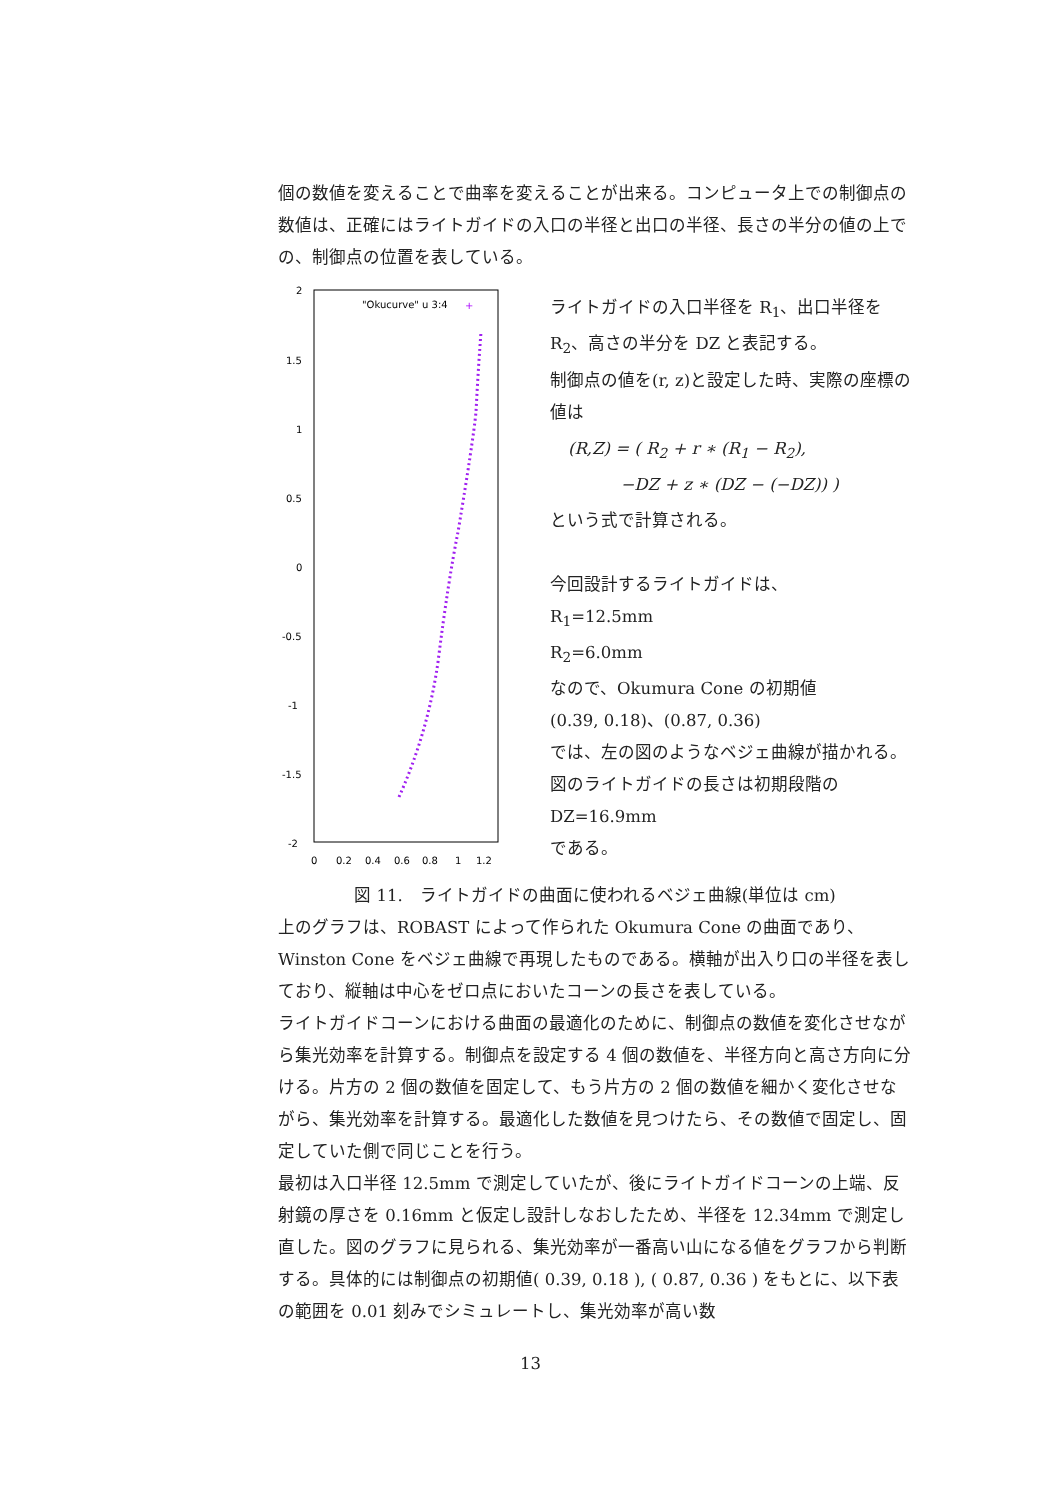個の数値を変えることで曲率を変えることが出来る。コンピュータ上での制御点の数値は、正確にはライトガイドの入口の半径と出口の半径、長さの半分の値の上での、制御点の位置を表している。
2
1.5
1
0.5
0
-0.5
-1
-1.5
-2
0
0.2
0.4
0.6
0.8
1
1.2
"Okucurve" u 3:4
+
ライトガイドの入口半径を R<sub>1</sub>、出口半径を R<sub>2</sub>、高さの半分を DZ と表記する。
制御点の値を(r, z)と設定した時、実際の座標の値は
(R,Z) = ( R<sub>2</sub> + r ∗ (R<sub>1</sub> − R<sub>2</sub>),
−DZ + z ∗ (DZ − (−DZ)) )
という式で計算される。
今回設計するライトガイドは、
R<sub>1</sub>=12.5mm
R<sub>2</sub>=6.0mm
なので、Okumura Cone の初期値
(0.39, 0.18)、(0.87, 0.36)
では、左の図のようなベジェ曲線が描かれる。図のライトガイドの長さは初期段階の
DZ=16.9mm
である。
図 11.　ライトガイドの曲面に使われるベジェ曲線(単位は cm)
上のグラフは、ROBAST によって作られた Okumura Cone の曲面であり、Winston Cone をベジェ曲線で再現したものである。横軸が出入り口の半径を表しており、縦軸は中心をゼロ点においたコーンの長さを表している。
ライトガイドコーンにおける曲面の最適化のために、制御点の数値を変化させながら集光効率を計算する。制御点を設定する 4 個の数値を、半径方向と高さ方向に分ける。片方の 2 個の数値を固定して、もう片方の 2 個の数値を細かく変化させながら、集光効率を計算する。最適化した数値を見つけたら、その数値で固定し、固定していた側で同じことを行う。
最初は入口半径 12.5mm で測定していたが、後にライトガイドコーンの上端、反射鏡の厚さを 0.16mm と仮定し設計しなおしたため、半径を 12.34mm で測定し直した。図のグラフに見られる、集光効率が一番高い山になる値をグラフから判断する。具体的には制御点の初期値( 0.39, 0.18 ), ( 0.87, 0.36 ) をもとに、以下表の範囲を 0.01 刻みでシミュレートし、集光効率が高い数
13